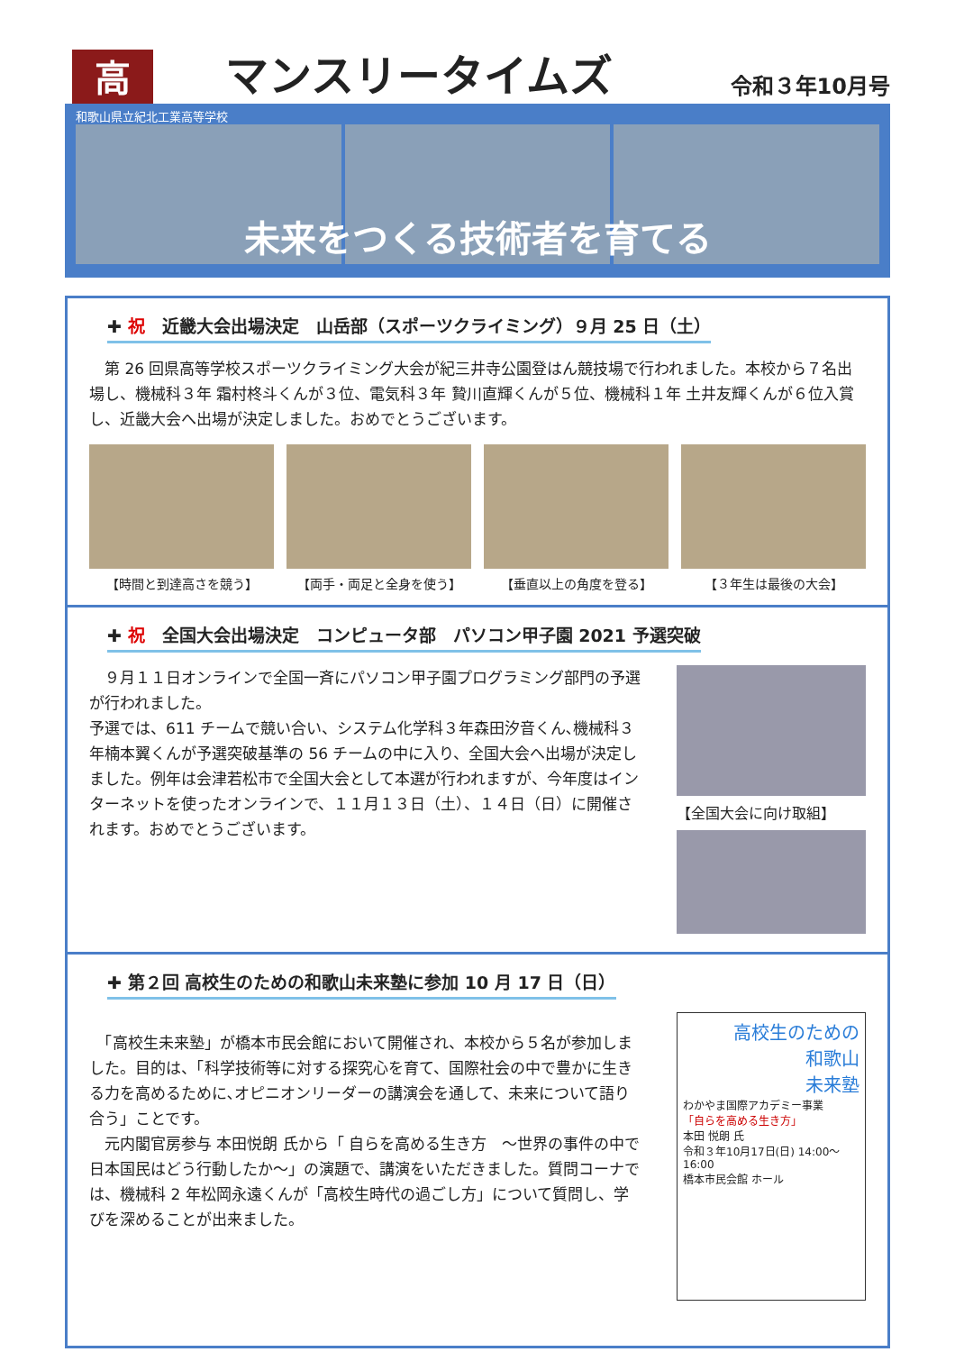高
マンスリータイムズ
令和３年10月号
和歌山県立紀北工業高等学校
未来をつくる技術者を育てる
✚ 祝　近畿大会出場決定　山岳部（スポーツクライミング）９月 25 日（土）
　第 26 回県高等学校スポーツクライミング大会が紀三井寺公園登はん競技場で行われました。本校から７名出場し、機械科３年 霜村柊斗くんが３位、電気科３年 贄川直輝くんが５位、機械科１年 土井友輝くんが６位入賞し、近畿大会へ出場が決定しました。おめでとうございます。
【時間と到達高さを競う】 【両手・両足と全身を使う】 【垂直以上の角度を登る】 【３年生は最後の大会】
✚ 祝　全国大会出場決定　コンピュータ部　パソコン甲子園 2021 予選突破
　９月１１日オンラインで全国一斉にパソコン甲子園プログラミング部門の予選が行われました。
予選では、611 チームで競い合い、システム化学科３年森田汐音くん､機械科３年楠本翼くんが予選突破基準の 56 チームの中に入り、全国大会へ出場が決定しました。例年は会津若松市で全国大会として本選が行われますが、今年度はインターネットを使ったオンラインで、１１月１３日（土）、１４日（日）に開催されます。おめでとうございます。
【全国大会に向け取組】
✚ 第２回 高校生のための和歌山未来塾に参加 10 月 17 日（日）
　「高校生未来塾」が橋本市民会館において開催され、本校から５名が参加しました。目的は、「科学技術等に対する探究心を育て、国際社会の中で豊かに生きる力を高めるために､オピニオンリーダーの講演会を通して、未来について語り合う」ことです。
　元内閣官房参与 本田悦朗 氏から「 自らを高める生き方　～世界の事件の中で日本国民はどう行動したか～」の演題で、講演をいただきました。質問コーナでは、機械科 2 年松岡永遠くんが「高校生時代の過ごし方」について質問し、学びを深めることが出来ました。
高校生のための
和歌山
未来塾
わかやま国際アカデミー事業
「自らを高める生き方」
本田 悦朗 氏
令和３年10月17日(日) 14:00～16:00
橋本市民会館 ホール